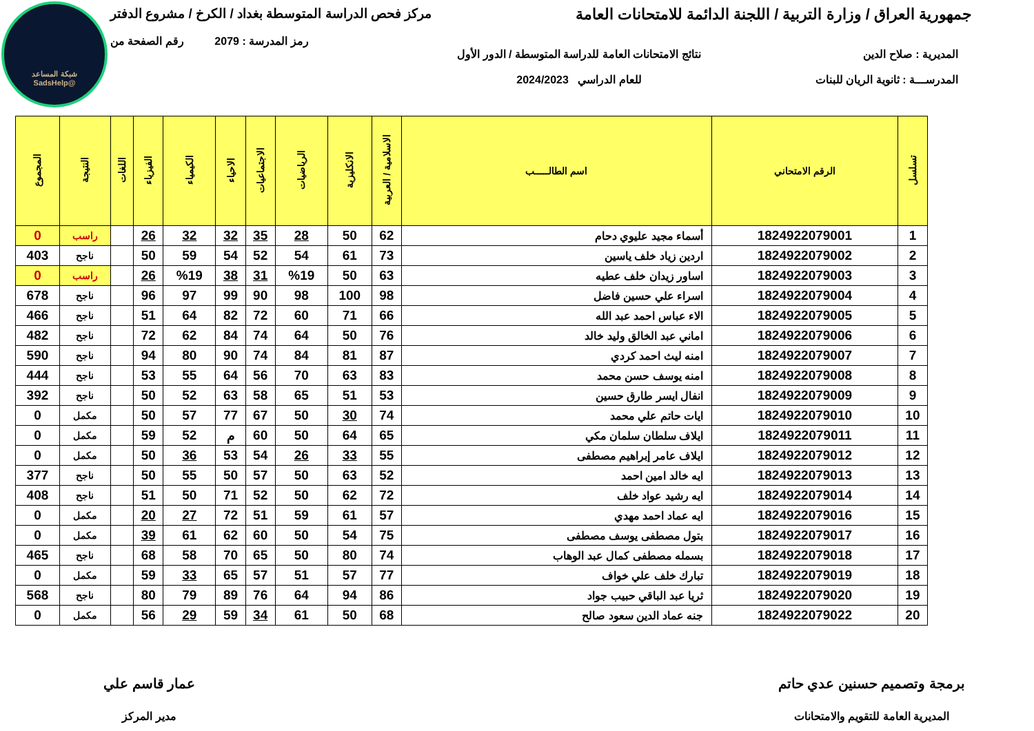شبكة المساعد
@SadsHelp
جمهورية العراق / وزارة التربية / اللجنة الدائمة للامتحانات العامة مركز فحص الدراسة المتوسطة بغداد / الكرخ / مشروع الدفتر
رمز المدرسة : 2079 رقم الصفحة من
المديرية : صلاح الدين
المدرســـة : ثانوية الريان للبنات
نتائج الامتحانات العامة للدراسة المتوسطة / الدور الأول
للعام الدراسي 2024/2023
| تسلسل | الرقم الامتحاني | اسم الطالـــــب | الاسلامية / العربية | الانكليزية | الرياضيات | الاجتماعيات | الاحياء | الكيمياء | الفيزياء | اللغات | النتيجة | المجموع |
| --- | --- | --- | --- | --- | --- | --- | --- | --- | --- | --- | --- | --- |
| 1 | 1824922079001 | أسماء مجيد عليوي دحام | 62 | 50 | 28 | 35 | 32 | 32 | 26 | | راسب | 0 |
| 2 | 1824922079002 | اردين زياد خلف ياسين | 73 | 61 | 54 | 52 | 54 | 59 | 50 | | ناجح | 403 |
| 3 | 1824922079003 | اساور زيدان خلف عطيه | 63 | 50 | %19 | 31 | 38 | %19 | 26 | | راسب | 0 |
| 4 | 1824922079004 | اسراء علي حسين فاضل | 98 | 100 | 98 | 90 | 99 | 97 | 96 | | ناجح | 678 |
| 5 | 1824922079005 | الاء عباس احمد عبد الله | 66 | 71 | 60 | 72 | 82 | 64 | 51 | | ناجح | 466 |
| 6 | 1824922079006 | اماني عبد الخالق وليد خالد | 76 | 50 | 64 | 74 | 84 | 62 | 72 | | ناجح | 482 |
| 7 | 1824922079007 | امنه ليث احمد كردي | 87 | 81 | 84 | 74 | 90 | 80 | 94 | | ناجح | 590 |
| 8 | 1824922079008 | امنه يوسف حسن محمد | 83 | 63 | 70 | 56 | 64 | 55 | 53 | | ناجح | 444 |
| 9 | 1824922079009 | انفال ايسر طارق حسين | 53 | 51 | 65 | 58 | 63 | 52 | 50 | | ناجح | 392 |
| 10 | 1824922079010 | ايات حاتم علي محمد | 74 | 30 | 50 | 67 | 77 | 57 | 50 | | مكمل | 0 |
| 11 | 1824922079011 | ايلاف سلطان سلمان مكي | 65 | 64 | 50 | 60 | م | 52 | 59 | | مكمل | 0 |
| 12 | 1824922079012 | ايلاف عامر إبراهيم مصطفى | 55 | 33 | 26 | 54 | 53 | 36 | 50 | | مكمل | 0 |
| 13 | 1824922079013 | ايه خالد امين احمد | 52 | 63 | 50 | 57 | 50 | 55 | 50 | | ناجح | 377 |
| 14 | 1824922079014 | ايه رشيد عواد خلف | 72 | 62 | 50 | 52 | 71 | 50 | 51 | | ناجح | 408 |
| 15 | 1824922079016 | ايه عماد احمد مهدي | 57 | 61 | 59 | 51 | 72 | 27 | 20 | | مكمل | 0 |
| 16 | 1824922079017 | بتول مصطفى يوسف مصطفى | 75 | 54 | 50 | 60 | 62 | 61 | 39 | | مكمل | 0 |
| 17 | 1824922079018 | بسمله مصطفى كمال عبد الوهاب | 74 | 80 | 50 | 65 | 70 | 58 | 68 | | ناجح | 465 |
| 18 | 1824922079019 | تبارك خلف علي خواف | 77 | 57 | 51 | 57 | 65 | 33 | 59 | | مكمل | 0 |
| 19 | 1824922079020 | ثريا عبد الباقي حبيب جواد | 86 | 94 | 64 | 76 | 89 | 79 | 80 | | ناجح | 568 |
| 20 | 1824922079022 | جنه عماد الدين سعود صالح | 68 | 50 | 61 | 34 | 59 | 29 | 56 | | مكمل | 0 |
برمجة وتصميم حسنين عدي حاتم
المديرية العامة للتقويم والامتحانات
عمار قاسم علي
مدير المركز